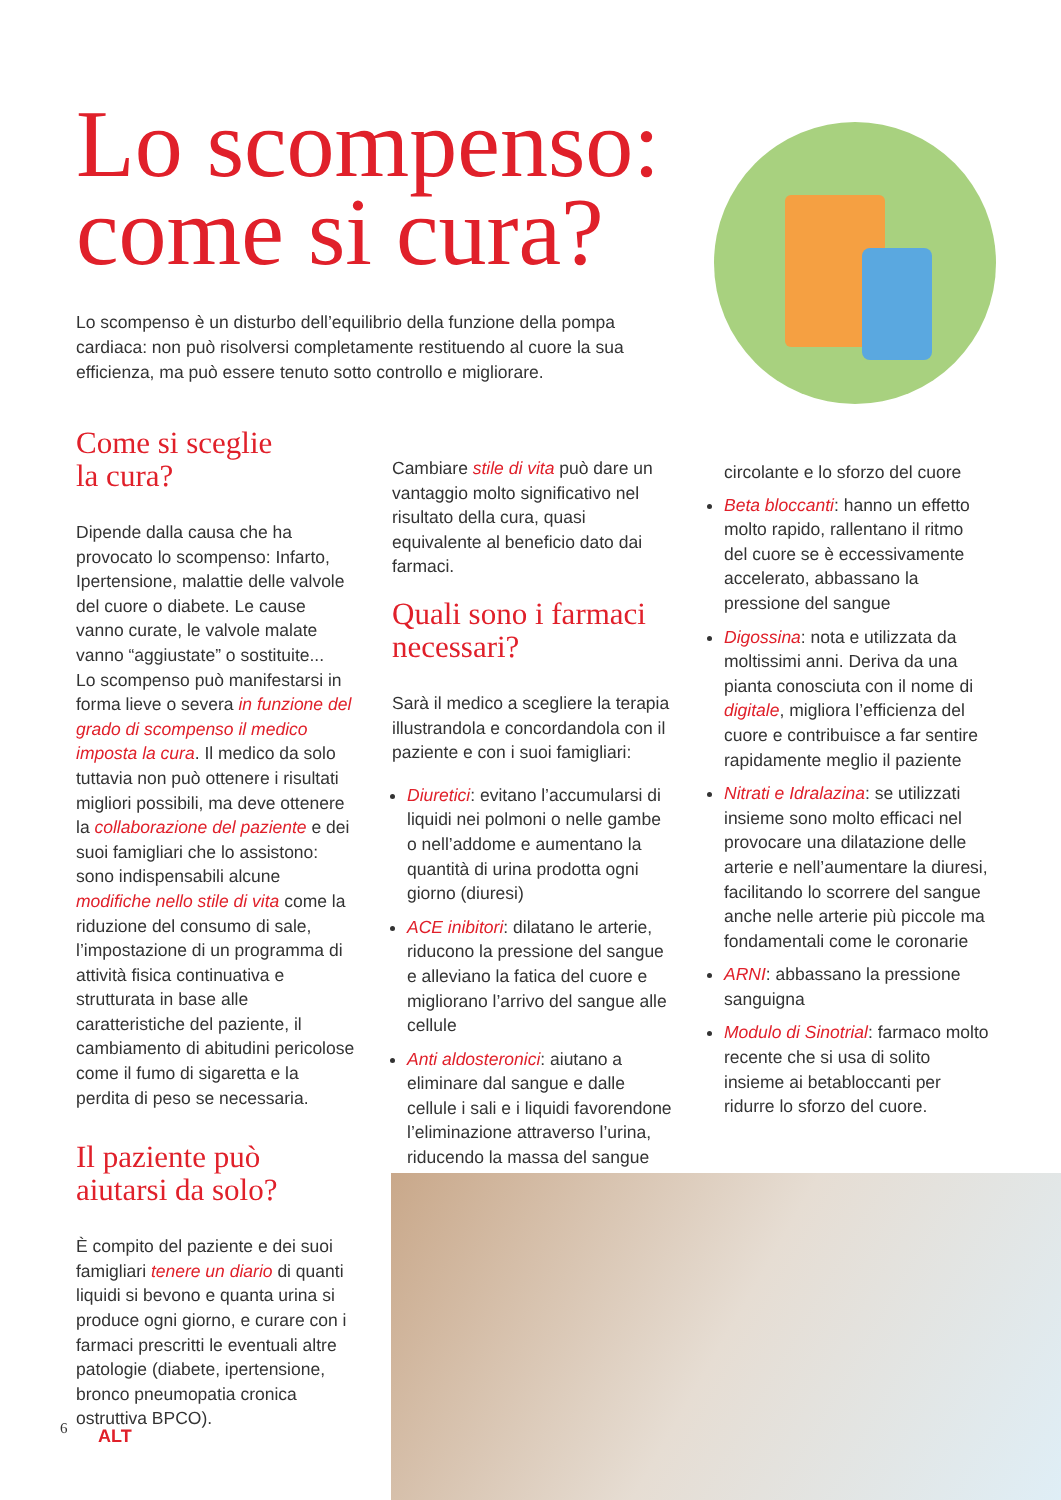Lo scompenso:
come si cura?
Lo scompenso è un disturbo dell’equilibrio della funzione della pompa cardiaca: non può risolversi completamente restituendo al cuore la sua efficienza, ma può essere tenuto sotto controllo e migliorare.
Come si sceglie
la cura?
Dipende dalla causa che ha provocato lo scompenso: Infarto, Ipertensione, malattie delle valvole del cuore o diabete. Le cause vanno curate, le valvole malate vanno “aggiustate” o sostituite...
Lo scompenso può manifestarsi in forma lieve o severa in funzione del grado di scompenso il medico imposta la cura. Il medico da solo tuttavia non può ottenere i risultati migliori possibili, ma deve ottenere la collaborazione del paziente e dei suoi famigliari che lo assistono: sono indispensabili alcune modifiche nello stile di vita come la riduzione del consumo di sale, l’impostazione di un programma di attività fisica continuativa e strutturata in base alle caratteristiche del paziente, il cambiamento di abitudini pericolose come il fumo di sigaretta e la perdita di peso se necessaria.
Il paziente può
aiutarsi da solo?
È compito del paziente e dei suoi famigliari tenere un diario di quanti liquidi si bevono e quanta urina si produce ogni giorno, e curare con i farmaci prescritti le eventuali altre patologie (diabete, ipertensione, bronco pneumopatia cronica ostruttiva BPCO).
Cambiare stile di vita può dare un vantaggio molto significativo nel risultato della cura, quasi equivalente al beneficio dato dai farmaci.
Quali sono i farmaci necessari?
Sarà il medico a scegliere la terapia illustrandola e concordandola con il paziente e con i suoi famigliari:
Diuretici: evitano l’accumularsi di liquidi nei polmoni o nelle gambe o nell’addome e aumentano la quantità di urina prodotta ogni giorno (diuresi)
ACE inibitori: dilatano le arterie, riducono la pressione del sangue e alleviano la fatica del cuore e migliorano l’arrivo del sangue alle cellule
Anti aldosteronici: aiutano a eliminare dal sangue e dalle cellule i sali e i liquidi favorendone l’eliminazione attraverso l’urina, riducendo la massa del sangue
circolante e lo sforzo del cuore
Beta bloccanti: hanno un effetto molto rapido, rallentano il ritmo del cuore se è eccessivamente accelerato, abbassano la pressione del sangue
Digossina: nota e utilizzata da moltissimi anni. Deriva da una pianta conosciuta con il nome di digitale, migliora l’efficienza del cuore e contribuisce a far sentire rapidamente meglio il paziente
Nitrati e Idralazina: se utilizzati insieme sono molto efficaci nel provocare una dilatazione delle arterie e nell’aumentare la diuresi, facilitando lo scorrere del sangue anche nelle arterie più piccole ma fondamentali come le coronarie
ARNI: abbassano la pressione sanguigna
Modulo di Sinotrial: farmaco molto recente che si usa di solito insieme ai betabloccanti per ridurre lo sforzo del cuore.
6 ALT